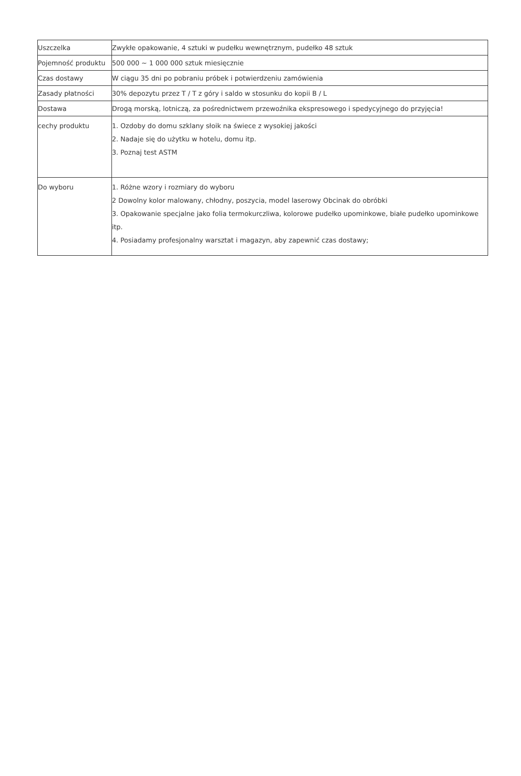| Uszczelka | Zwykłe opakowanie, 4 sztuki w pudełku wewnętrznym, pudełko 48 sztuk |
| Pojemność produktu | 500 000 ~ 1 000 000 sztuk miesięcznie |
| Czas dostawy | W ciągu 35 dni po pobraniu próbek i potwierdzeniu zamówienia |
| Zasady płatności | 30% depozytu przez T / T z góry i saldo w stosunku do kopii B / L |
| Dostawa | Drogą morską, lotniczą, za pośrednictwem przewoźnika ekspresowego i spedycyjnego do przyjęcia! |
| cechy produktu | 1. Ozdoby do domu szklany słoik na świece z wysokiej jakości 2. Nadaje się do użytku w hotelu, domu itp. 3. Poznaj test ASTM |
| Do wyboru | 1. Różne wzory i rozmiary do wyboru 2 Dowolny kolor malowany, chłodny, poszycia, model laserowy Obcinak do obróbki 3. Opakowanie specjalne jako folia termokurczliwa, kolorowe pudełko upominkowe, białe pudełko upominkowe itp. 4. Posiadamy profesjonalny warsztat i magazyn, aby zapewnić czas dostawy; |